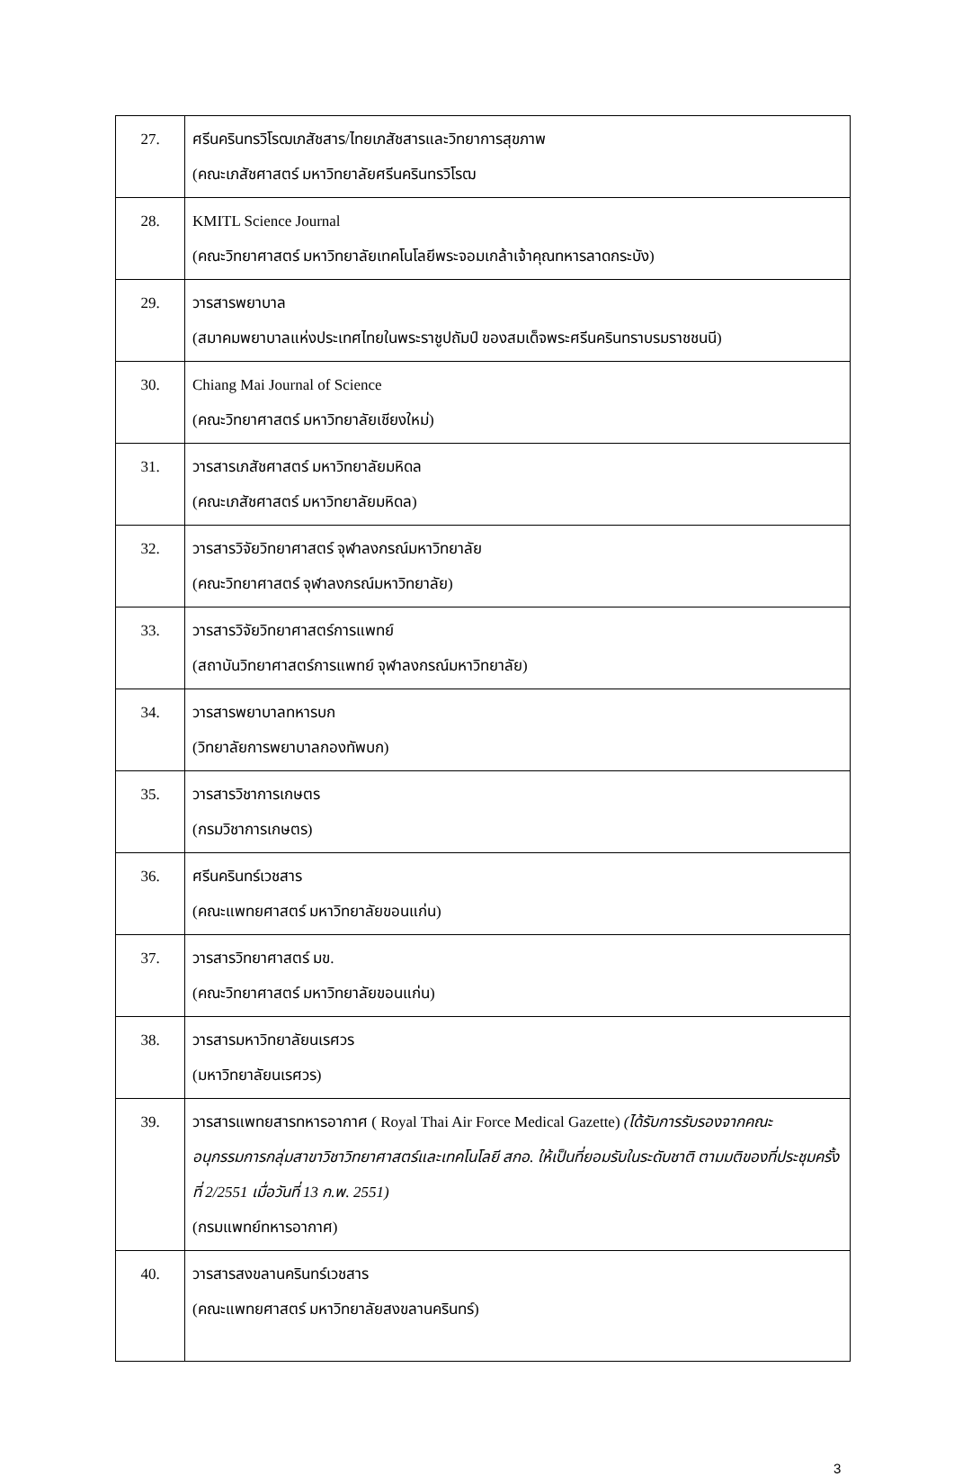| 27. | ศรีนครินทรวิโรฒเภสัชสาร/ไทยเภสัชสารและวิทยาการสุขภาพ (คณะเภสัชศาสตร์ มหาวิทยาลัยศรีนครินทรวิโรฒ |
| 28. | KMITL Science Journal (คณะวิทยาศาสตร์ มหาวิทยาลัยเทคโนโลยีพระจอมเกล้าเจ้าคุณทหารลาดกระบัง) |
| 29. | วารสารพยาบาล (สมาคมพยาบาลแห่งประเทศไทยในพระราชูปถัมป์ ของสมเด็จพระศรีนครินทราบรมราชชนนี) |
| 30. | Chiang Mai Journal of Science (คณะวิทยาศาสตร์ มหาวิทยาลัยเชียงใหม่) |
| 31. | วารสารเภสัชศาสตร์ มหาวิทยาลัยมหิดล (คณะเภสัชศาสตร์ มหาวิทยาลัยมหิดล) |
| 32. | วารสารวิจัยวิทยาศาสตร์ จุฬาลงกรณ์มหาวิทยาลัย (คณะวิทยาศาสตร์ จุฬาลงกรณ์มหาวิทยาลัย) |
| 33. | วารสารวิจัยวิทยาศาสตร์การแพทย์ (สถาบันวิทยาศาสตร์การแพทย์ จุฬาลงกรณ์มหาวิทยาลัย) |
| 34. | วารสารพยาบาลทหารบก (วิทยาลัยการพยาบาลกองทัพบก) |
| 35. | วารสารวิชาการเกษตร (กรมวิชาการเกษตร) |
| 36. | ศรีนครินทร์เวชสาร (คณะแพทยศาสตร์ มหาวิทยาลัยขอนแก่น) |
| 37. | วารสารวิทยาศาสตร์ มข. (คณะวิทยาศาสตร์ มหาวิทยาลัยขอนแก่น) |
| 38. | วารสารมหาวิทยาลัยนเรศวร (มหาวิทยาลัยนเรศวร) |
| 39. | วารสารแพทยสารทหารอากาศ ( Royal Thai Air Force Medical Gazette) (ได้รับการรับรองจากคณะอนุกรรมการกลุ่มสาขาวิชาวิทยาศาสตร์และเทคโนโลยี สกอ. ให้เป็นที่ยอมรับในระดับชาติ ตามมติของที่ประชุมครั้งที่ 2/2551 เมื่อวันที่ 13 ก.พ. 2551) (กรมแพทย์ทหารอากาศ) |
| 40. | วารสารสงขลานครินทร์เวชสาร (คณะแพทยศาสตร์ มหาวิทยาลัยสงขลานครินทร์) |
3